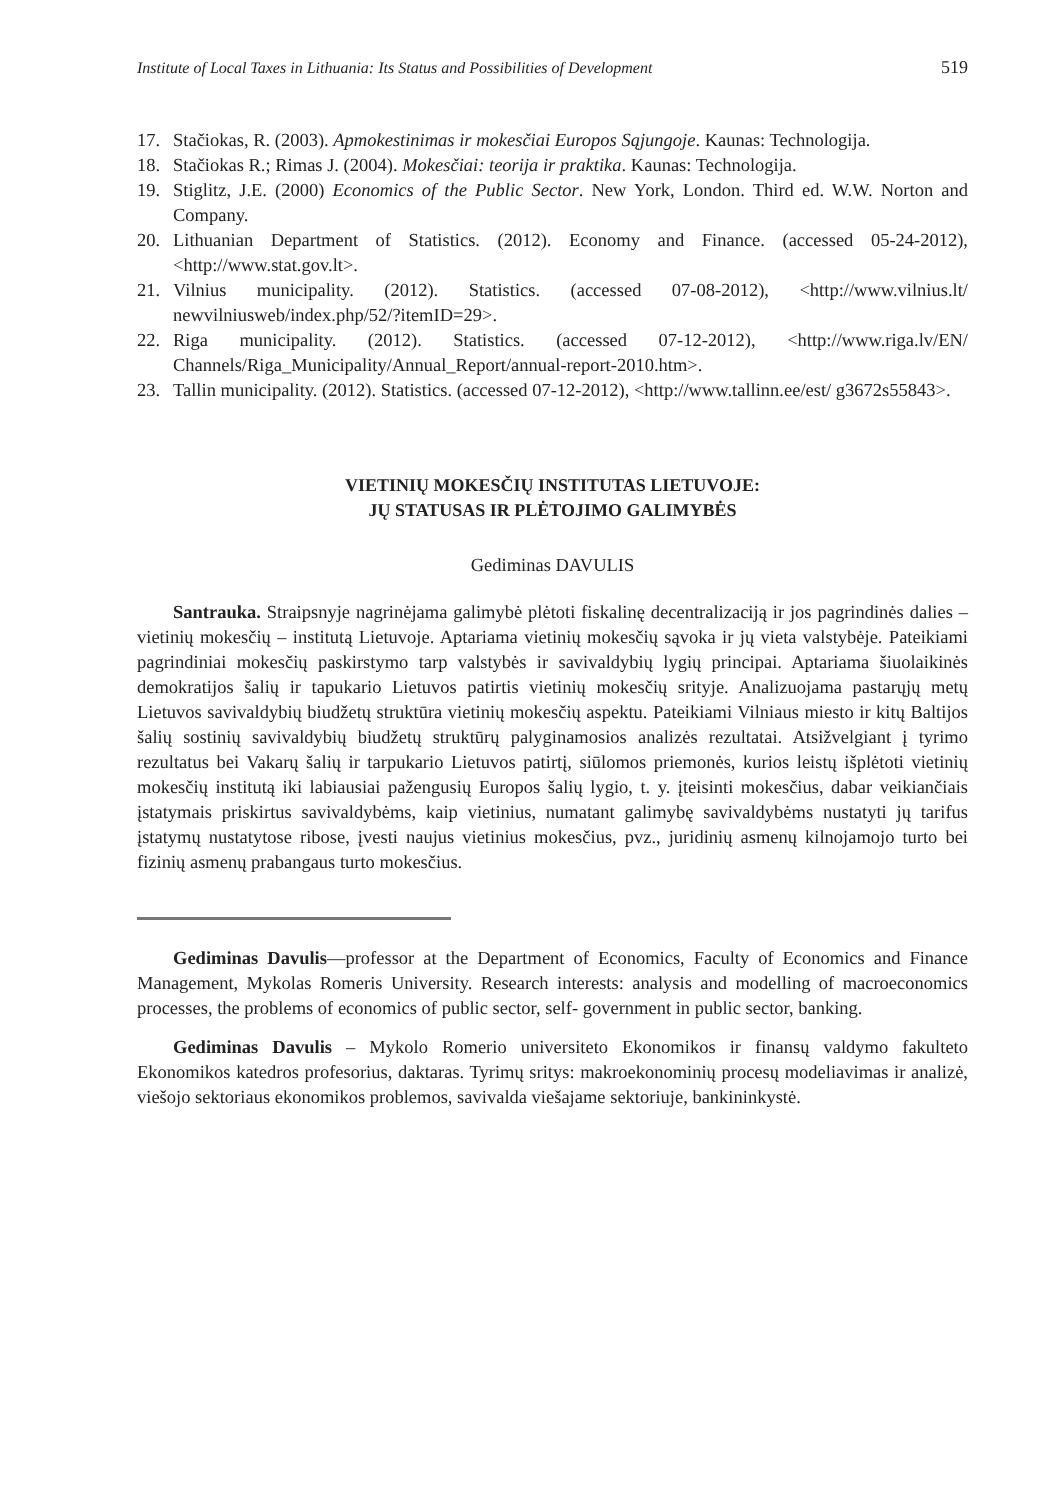Institute of Local Taxes in Lithuania: Its Status and Possibilities of Development 519
17. Stačiokas, R. (2003). Apmokestinimas ir mokesčiai Europos Sąjungoje. Kaunas: Technologija.
18. Stačiokas R.; Rimas J. (2004). Mokesčiai: teorija ir praktika. Kaunas: Technologija.
19. Stiglitz, J.E. (2000) Economics of the Public Sector. New York, London. Third ed. W.W. Norton and Company.
20. Lithuanian Department of Statistics. (2012). Economy and Finance. (accessed 05-24-2012), <http://www.stat.gov.lt>.
21. Vilnius municipality. (2012). Statistics. (accessed 07-08-2012), <http://www.vilnius.lt/ newvilniusweb/index.php/52/?itemID=29>.
22. Riga municipality. (2012). Statistics. (accessed 07-12-2012), <http://www.riga.lv/EN/ Channels/Riga_Municipality/Annual_Report/annual-report-2010.htm>.
23. Tallin municipality. (2012). Statistics. (accessed 07-12-2012), <http://www.tallinn.ee/est/ g3672s55843>.
VIETINIŲ MOKESČIŲ INSTITUTAS LIETUVOJE:
JŲ STATUSAS IR PLĖTOJIMO GALIMYBĖS
Gediminas DAVULIS
Santrauka. Straipsnyje nagrinėjama galimybė plėtoti fiskalinę decentralizaciją ir jos pagrindinės dalies – vietinių mokesčių – institutą Lietuvoje. Aptariama vietinių mokesčių sąvoka ir jų vieta valstybėje. Pateikiami pagrindiniai mokesčių paskirstymo tarp valstybės ir savivaldybių lygių principai. Aptariama šiuolaikinės demokratijos šalių ir tapukario Lietuvos patirtis vietinių mokesčių srityje. Analizuojama pastarųjų metų Lietuvos savivaldybių biudžetų struktūra vietinių mokesčių aspektu. Pateikiami Vilniaus miesto ir kitų Baltijos šalių sostinių savivaldybių biudžetų struktūrų palyginamosios analizės rezultatai. Atsižvelgiant į tyrimo rezultatus bei Vakarų šalių ir tarpukario Lietuvos patirtį, siūlomos priemonės, kurios leistų išplėtoti vietinių mokesčių institutą iki labiausiai pažengusių Europos šalių lygio, t. y. įteisinti mokesčius, dabar veikiančiais įstatymais priskirtus savivaldybėms, kaip vietinius, numatant galimybę savivaldybėms nustatyti jų tarifus įstatymų nustatytose ribose, įvesti naujus vietinius mokesčius, pvz., juridinių asmenų kilnojamojo turto bei fizinių asmenų prabangaus turto mokesčius.
Gediminas Davulis—professor at the Department of Economics, Faculty of Economics and Finance Management, Mykolas Romeris University. Research interests: analysis and modelling of macroeconomics processes, the problems of economics of public sector, self- government in public sector, banking.
Gediminas Davulis – Mykolo Romerio universiteto Ekonomikos ir finansų valdymo fakulteto Ekonomikos katedros profesorius, daktaras. Tyrimų sritys: makroekonominių procesų modeliavimas ir analizė, viešojo sektoriaus ekonomikos problemos, savivalda viešajame sektoriuje, bankininkystė.